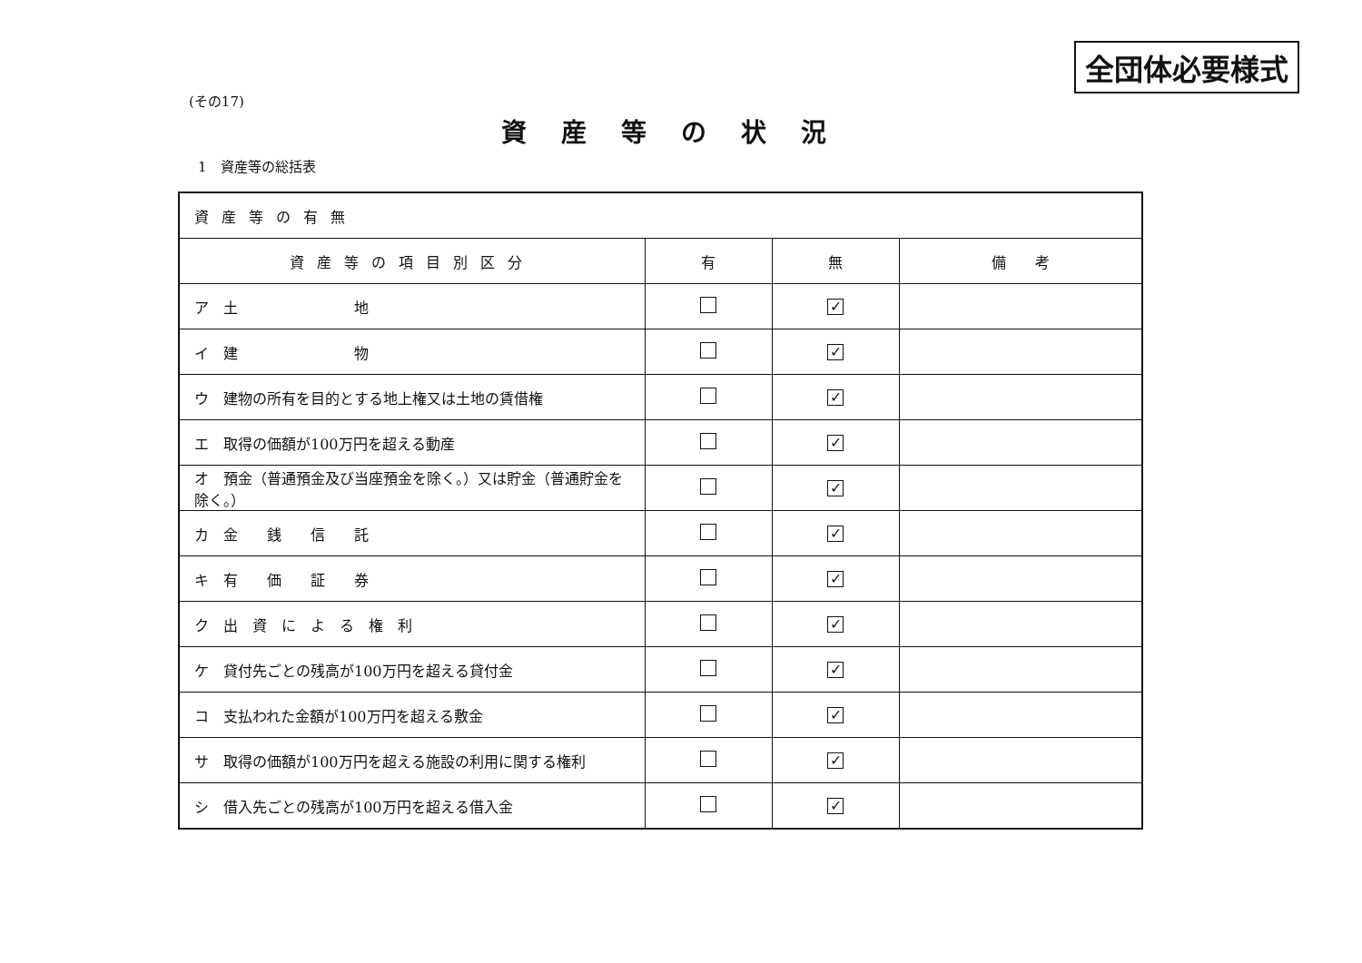全団体必要様式
(その17)
資産等の状況
1　資産等の総括表
| 資産等の有無 | | | |
| 資産等の項目別区分 | 有 | 無 | 備 考 |
| ア 土 地 | | ✓ | |
| イ 建 物 | | ✓ | |
| ウ 建物の所有を目的とする地上権又は土地の賃借権 | | ✓ | |
| エ 取得の価額が100万円を超える動産 | | ✓ | |
| オ 預金（普通預金及び当座預金を除く。）又は貯金（普通貯金を除く。） | | ✓ | |
| カ 金 銭 信 託 | | ✓ | |
| キ 有 価 証 券 | | ✓ | |
| ク 出 資 に よ る 権 利 | | ✓ | |
| ケ 貸付先ごとの残高が100万円を超える貸付金 | | ✓ | |
| コ 支払われた金額が100万円を超える敷金 | | ✓ | |
| サ 取得の価額が100万円を超える施設の利用に関する権利 | | ✓ | |
| シ 借入先ごとの残高が100万円を超える借入金 | | ✓ | |